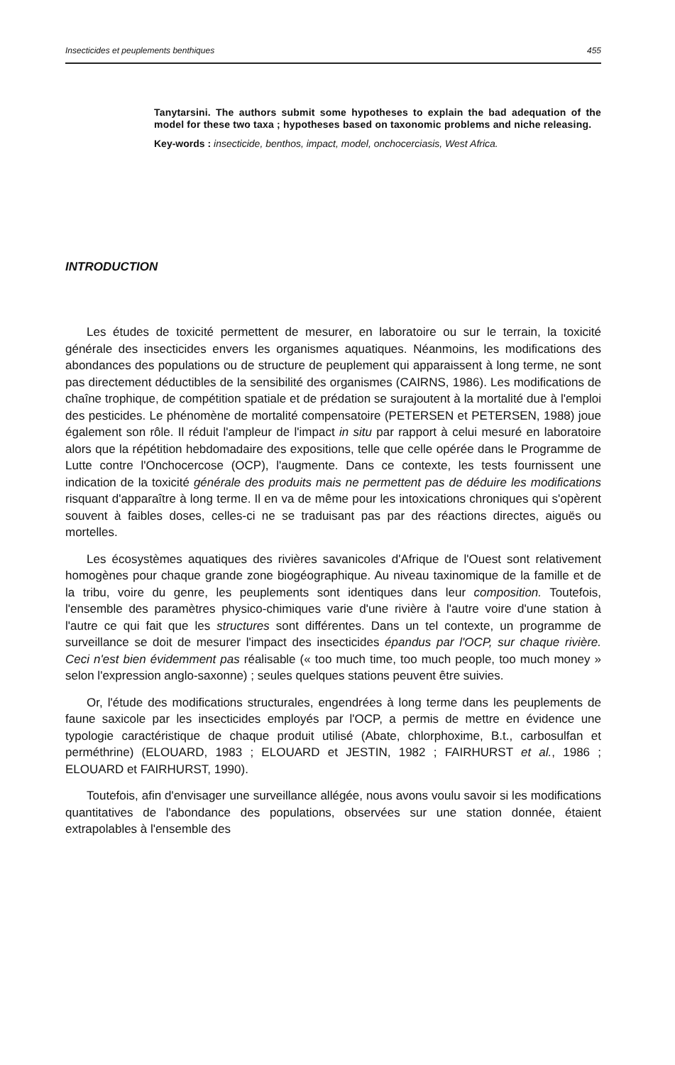Insecticides et peuplements benthiques 455
Tanytarsini. The authors submit some hypotheses to explain the bad adequation of the model for these two taxa ; hypotheses based on taxonomic problems and niche releasing.
Key-words : insecticide, benthos, impact, model, onchocerciasis, West Africa.
INTRODUCTION
Les études de toxicité permettent de mesurer, en laboratoire ou sur le terrain, la toxicité générale des insecticides envers les organismes aquatiques. Néanmoins, les modifications des abondances des populations ou de structure de peuplement qui apparaissent à long terme, ne sont pas directement déductibles de la sensibilité des organismes (CAIRNS, 1986). Les modifications de chaîne trophique, de compétition spatiale et de prédation se surajoutent à la mortalité due à l'emploi des pesticides. Le phénomène de mortalité compensatoire (PETERSEN et PETERSEN, 1988) joue également son rôle. Il réduit l'ampleur de l'impact in situ par rapport à celui mesuré en laboratoire alors que la répétition hebdomadaire des expositions, telle que celle opérée dans le Programme de Lutte contre l'Onchocercose (OCP), l'augmente. Dans ce contexte, les tests fournissent une indication de la toxicité générale des produits mais ne permettent pas de déduire les modifications risquant d'apparaître à long terme. Il en va de même pour les intoxications chroniques qui s'opèrent souvent à faibles doses, celles-ci ne se traduisant pas par des réactions directes, aiguës ou mortelles.
Les écosystèmes aquatiques des rivières savanicoles d'Afrique de l'Ouest sont relativement homogènes pour chaque grande zone biogéographique. Au niveau taxinomique de la famille et de la tribu, voire du genre, les peuplements sont identiques dans leur composition. Toutefois, l'ensemble des paramètres physico-chimiques varie d'une rivière à l'autre voire d'une station à l'autre ce qui fait que les structures sont différentes. Dans un tel contexte, un programme de surveillance se doit de mesurer l'impact des insecticides épandus par l'OCP, sur chaque rivière. Ceci n'est bien évidemment pas réalisable (« too much time, too much people, too much money » selon l'expression anglo-saxonne) ; seules quelques stations peuvent être suivies.
Or, l'étude des modifications structurales, engendrées à long terme dans les peuplements de faune saxicole par les insecticides employés par l'OCP, a permis de mettre en évidence une typologie caractéristique de chaque produit utilisé (Abate, chlorphoxime, B.t., carbosulfan et perméthrine) (ELOUARD, 1983 ; ELOUARD et JESTIN, 1982 ; FAIRHURST et al., 1986 ; ELOUARD et FAIRHURST, 1990).
Toutefois, afin d'envisager une surveillance allégée, nous avons voulu savoir si les modifications quantitatives de l'abondance des populations, observées sur une station donnée, étaient extrapolables à l'ensemble des